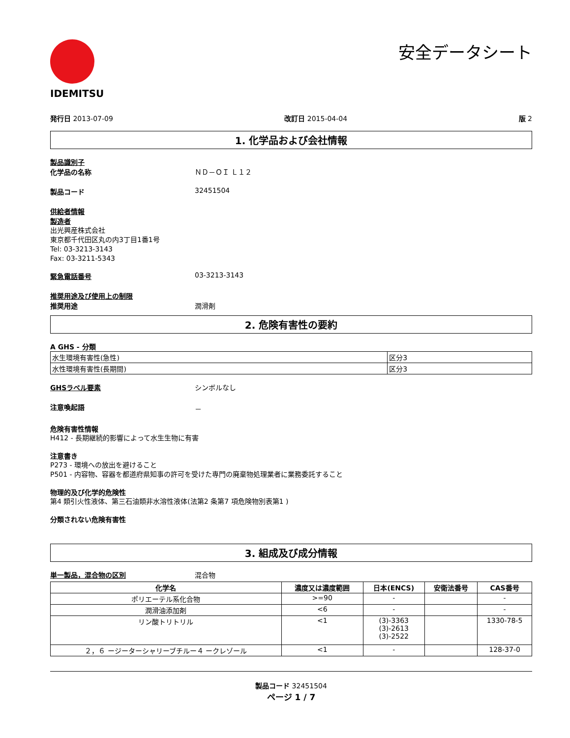IDEMITSU
安全データシート
発行日 2013-07-09 改訂日 2015-04-04 版 2
1. 化学品および会社情報
製品識別子
化学品の名称 ＮＤ－ＯＩ Ｌ１２
製品コード 32451504
供給者情報
製造者
出光興産株式会社
東京都千代田区丸の内3丁目1番1号
Tel: 03-3213-3143
Fax: 03-3211-5343
緊急電話番号 03-3213-3143
推奨用途及び使用上の制限
推奨用途 潤滑剤
2. 危険有害性の要約
A GHS - 分類
| 水生環境有害性(急性) | 区分3 |
| 水性環境有害性(長期間) | 区分3 |
GHSラベル要素 シンボルなし
注意喚起語 －
危険有害性情報
H412 - 長期継続的影響によって水生生物に有害
注意書き
P273 - 環境への放出を避けること
P501 - 内容物、容器を都道府県知事の許可を受けた専門の廃棄物処理業者に業務委託すること
物理的及び化学的危険性
第4 類引火性液体、第三石油類非水溶性液体(法第2 条第7 項危険物別表第1 )
分類されない危険有害性
3. 組成及び成分情報
単一製品，混合物の区別 混合物
| 化学名 | 濃度又は濃度範囲 | 日本(ENCS) | 安衛法番号 | CAS番号 |
| --- | --- | --- | --- | --- |
| ポリエーテル系化合物 | >=90 | - | | - |
| 潤滑油添加剤 | <6 | - | | - |
| リン酸トリトリル | <1 | (3)-3363 (3)-2613 (3)-2522 | | 1330-78-5 |
| ２，６ ージーターシャリーブチルー４ ークレゾール | <1 | - | | 128-37-0 |
製品コード 32451504
ページ 1 / 7